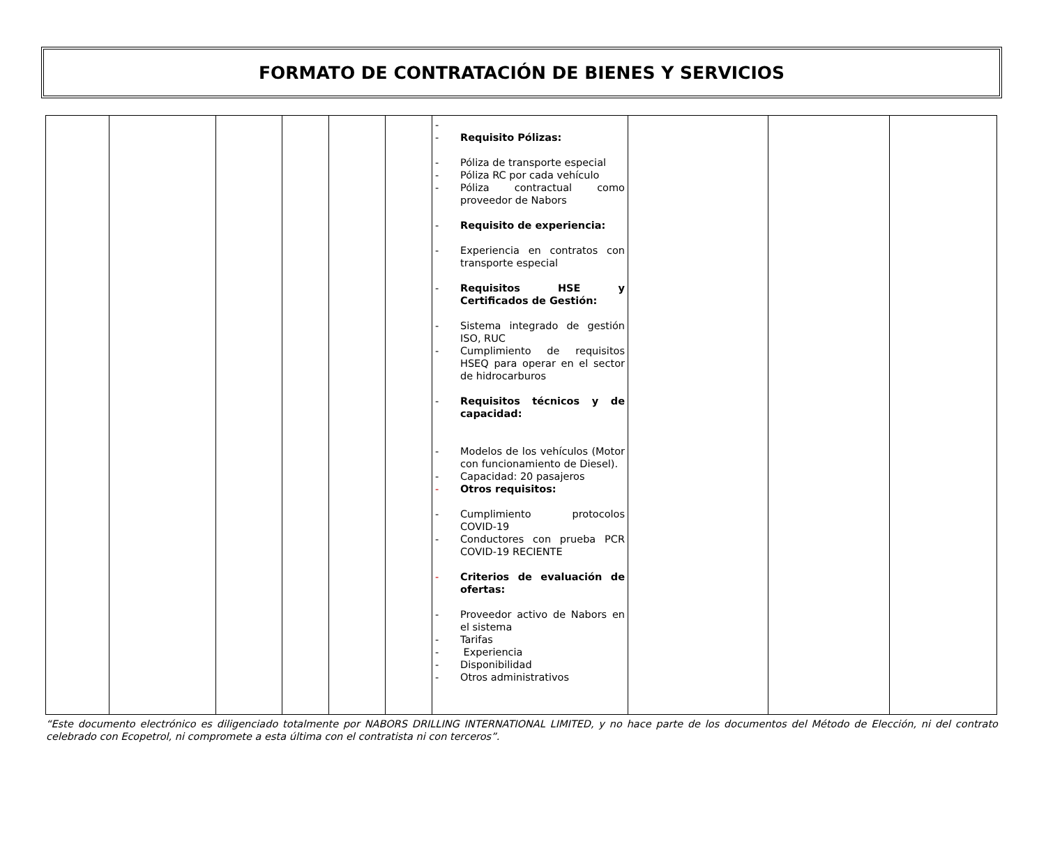FORMATO DE CONTRATACIÓN DE BIENES Y SERVICIOS
| | | | | | | - - Requisito Pólizas: - Póliza de transporte especial - Póliza RC por cada vehículo - Póliza contractual como proveedor de Nabors - Requisito de experiencia: - Experiencia en contratos con transporte especial - Requisitos HSE y Certificados de Gestión: - Sistema integrado de gestión ISO, RUC - Cumplimiento de requisitos HSEQ para operar en el sector de hidrocarburos - Requisitos técnicos y de capacidad: - Modelos de los vehículos (Motor con funcionamiento de Diesel). - Capacidad: 20 pasajeros - Otros requisitos: - Cumplimiento protocolos COVID-19 - Conductores con prueba PCR COVID-19 RECIENTE - Criterios de evaluación de ofertas: - Proveedor activo de Nabors en el sistema - Tarifas - Experiencia - Disponibilidad - Otros administrativos | | | |
“Este documento electrónico es diligenciado totalmente por NABORS DRILLING INTERNATIONAL LIMITED, y no hace parte de los documentos del Método de Elección, ni del contrato celebrado con Ecopetrol, ni compromete a esta última con el contratista ni con terceros”.